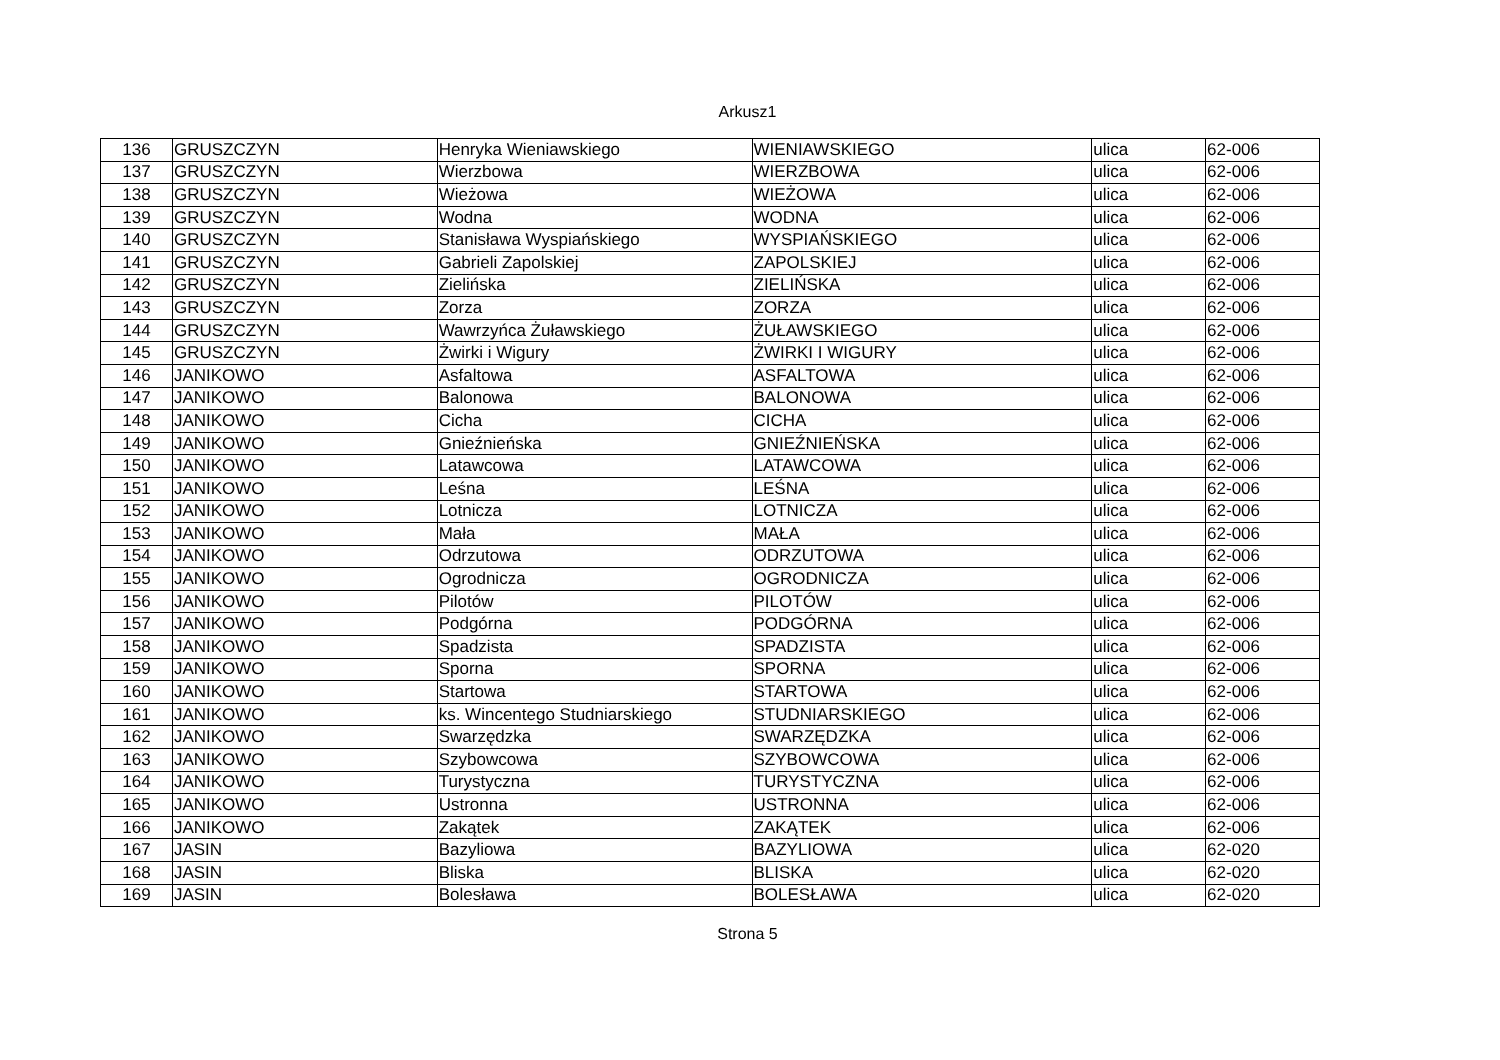Arkusz1
| 136 | GRUSZCZYN | Henryka Wieniawskiego | WIENIAWSKIEGO | ulica | 62-006 |
| 137 | GRUSZCZYN | Wierzbowa | WIERZBOWA | ulica | 62-006 |
| 138 | GRUSZCZYN | Wieżowa | WIEŻOWA | ulica | 62-006 |
| 139 | GRUSZCZYN | Wodna | WODNA | ulica | 62-006 |
| 140 | GRUSZCZYN | Stanisława Wyspiańskiego | WYSPIAŃSKIEGO | ulica | 62-006 |
| 141 | GRUSZCZYN | Gabrieli Zapolskiej | ZAPOLSKIEJ | ulica | 62-006 |
| 142 | GRUSZCZYN | Zielińska | ZIELIŃSKA | ulica | 62-006 |
| 143 | GRUSZCZYN | Zorza | ZORZA | ulica | 62-006 |
| 144 | GRUSZCZYN | Wawrzyńca Żuławskiego | ŻUŁAWSKIEGO | ulica | 62-006 |
| 145 | GRUSZCZYN | Żwirki i Wigury | ŻWIRKI I WIGURY | ulica | 62-006 |
| 146 | JANIKOWO | Asfaltowa | ASFALTOWA | ulica | 62-006 |
| 147 | JANIKOWO | Balonowa | BALONOWA | ulica | 62-006 |
| 148 | JANIKOWO | Cicha | CICHA | ulica | 62-006 |
| 149 | JANIKOWO | Gnieźnieńska | GNIEŹNIEŃSKA | ulica | 62-006 |
| 150 | JANIKOWO | Latawcowa | LATAWCOWA | ulica | 62-006 |
| 151 | JANIKOWO | Leśna | LEŚNA | ulica | 62-006 |
| 152 | JANIKOWO | Lotnicza | LOTNICZA | ulica | 62-006 |
| 153 | JANIKOWO | Mała | MAŁA | ulica | 62-006 |
| 154 | JANIKOWO | Odrzutowa | ODRZUTOWA | ulica | 62-006 |
| 155 | JANIKOWO | Ogrodnicza | OGRODNICZA | ulica | 62-006 |
| 156 | JANIKOWO | Pilotów | PILOTÓW | ulica | 62-006 |
| 157 | JANIKOWO | Podgórna | PODGÓRNA | ulica | 62-006 |
| 158 | JANIKOWO | Spadzista | SPADZISTA | ulica | 62-006 |
| 159 | JANIKOWO | Sporna | SPORNA | ulica | 62-006 |
| 160 | JANIKOWO | Startowa | STARTOWA | ulica | 62-006 |
| 161 | JANIKOWO | ks. Wincentego Studniarskiego | STUDNIARSKIEGO | ulica | 62-006 |
| 162 | JANIKOWO | Swarzędzka | SWARZĘDZKA | ulica | 62-006 |
| 163 | JANIKOWO | Szybowcowa | SZYBOWCOWA | ulica | 62-006 |
| 164 | JANIKOWO | Turystyczna | TURYSTYCZNA | ulica | 62-006 |
| 165 | JANIKOWO | Ustronna | USTRONNA | ulica | 62-006 |
| 166 | JANIKOWO | Zakątek | ZAKĄTEK | ulica | 62-006 |
| 167 | JASIN | Bazyliowa | BAZYLIOWA | ulica | 62-020 |
| 168 | JASIN | Bliska | BLISKA | ulica | 62-020 |
| 169 | JASIN | Bolesława | BOLESŁAWA | ulica | 62-020 |
Strona 5